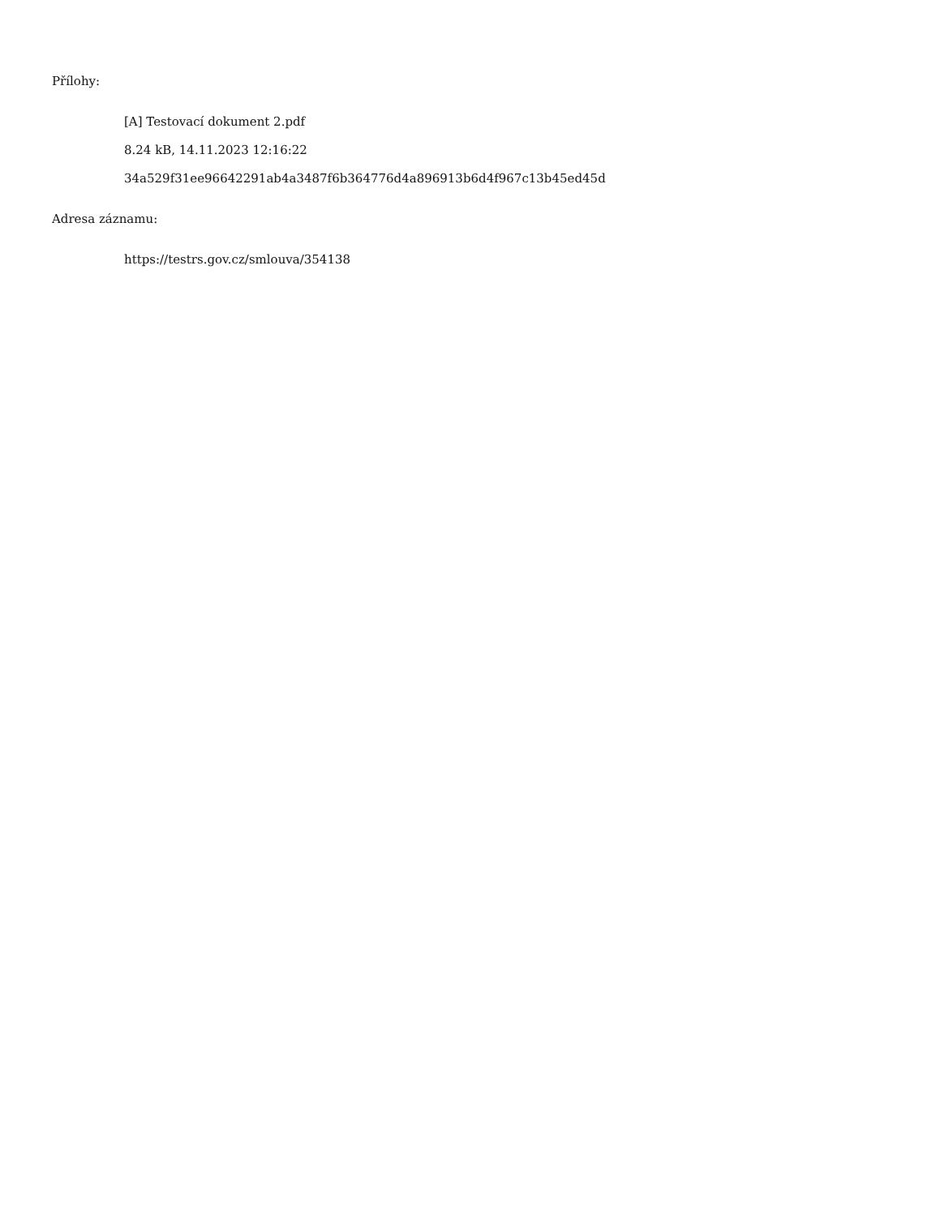Přílohy:
[A] Testovací dokument 2.pdf
8.24 kB, 14.11.2023 12:16:22
34a529f31ee96642291ab4a3487f6b364776d4a896913b6d4f967c13b45ed45d
Adresa záznamu:
https://testrs.gov.cz/smlouva/354138